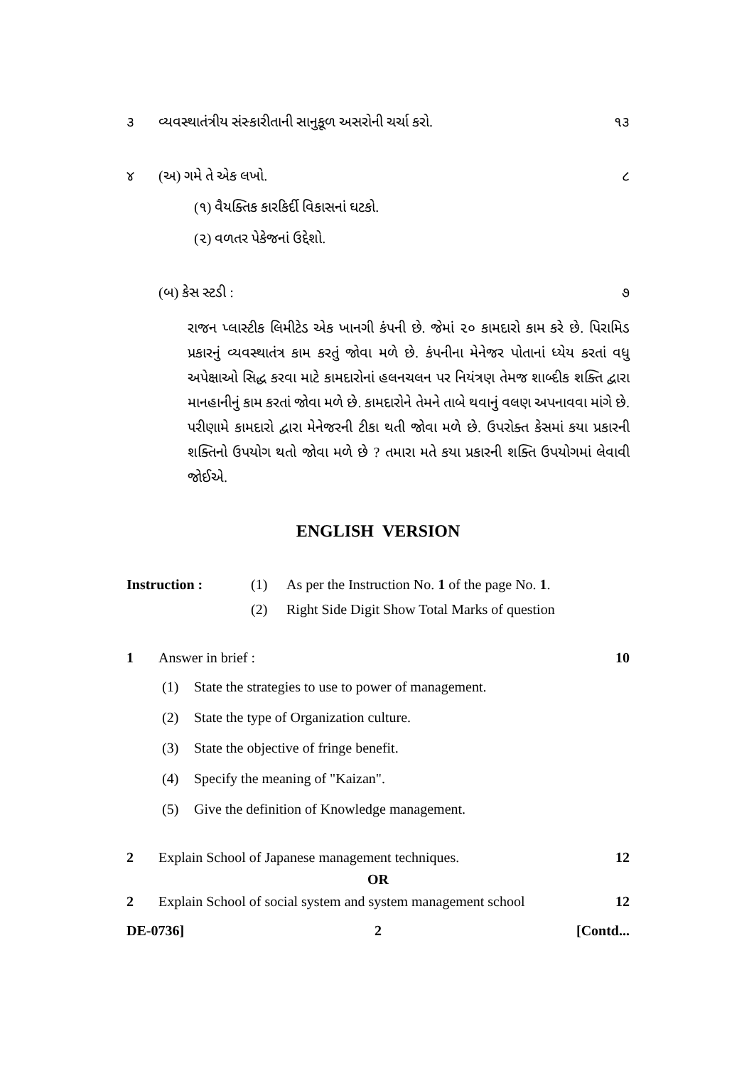૩ વ્યવસ્થાતંત્રીય સંસ્કારીતાની સાનુકૂળ અસરોની ચર્ચા કરો.
૧૩
૪ (અ) ગમે તે એક લખો. ૮
(૧) વૈયક્તિક કારકિર્દી વિકાસનાં ઘટકો.
(૨) વળતર પેકેજનાં ઉદ્દેશો.
(બ) કેસ સ્ટડી : ૭
રાજન પ્લાસ્ટીક લિમીટેડ એક ખાનગી કંપની છે. જેમાં ૨૦ કામદારો કામ કરે છે. પિરામિડ પ્રકારનું વ્યવસ્થાતંત્ર કામ કરતું જોવા મળે છે. કંપનીના મેનેજર પોતાનાં ધ્યેય કરતાં વધુ અપેક્ષાઓ સિદ્ધ કરવા માટે કામદારોનાં હલનચલન પર નિયંત્રણ તેમજ શાબ્દીક શક્તિ દ્વારા માનહાનીનું કામ કરતાં જોવા મળે છે. કામદારોને તેમને તાબે થવાનું વલણ અપનાવવા માંગે છે. પરીણામે કામદારો દ્વારા મેનેજરની ટીકા થતી જોવા મળે છે. ઉપરોક્ત કેસમાં કયા પ્રકારની શક્તિનો ઉપયોગ થતો જોવા મળે છે ? તમારા મતે કયા પ્રકારની શક્તિ ઉપયોગમાં લેવાવી જોઈએ.
ENGLISH VERSION
Instruction : (1) As per the Instruction No. 1 of the page No. 1.
(2) Right Side Digit Show Total Marks of question
1 Answer in brief : 10
(1) State the strategies to use to power of management.
(2) State the type of Organization culture.
(3) State the objective of fringe benefit.
(4) Specify the meaning of "Kaizan".
(5) Give the definition of Knowledge management.
2 Explain School of Japanese management techniques.
12
OR
2 Explain School of social system and system management school
12
DE-0736] 2 [Contd...